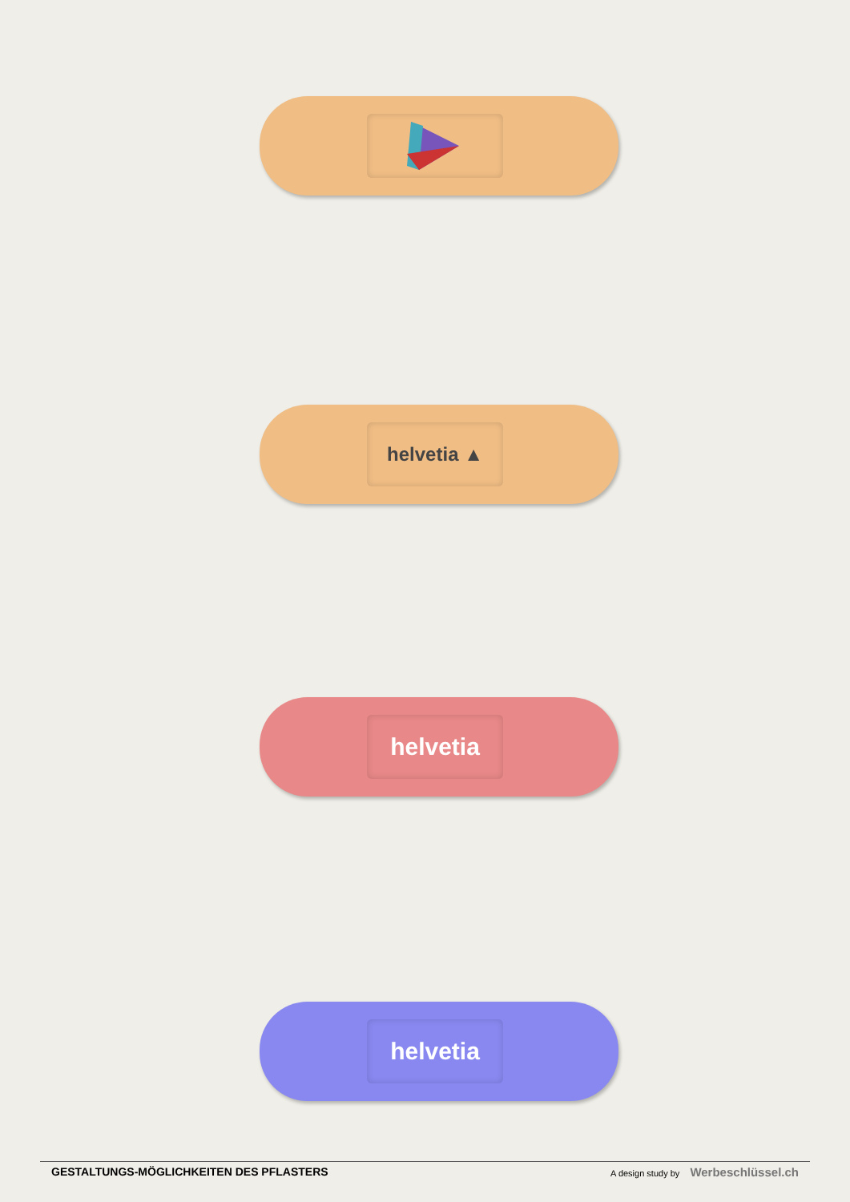helvetia ▲
helvetia
helvetia
GESTALTUNGS-MÖGLICHKEITEN DES PFLASTERS A design study by Werbeschlüssel.ch